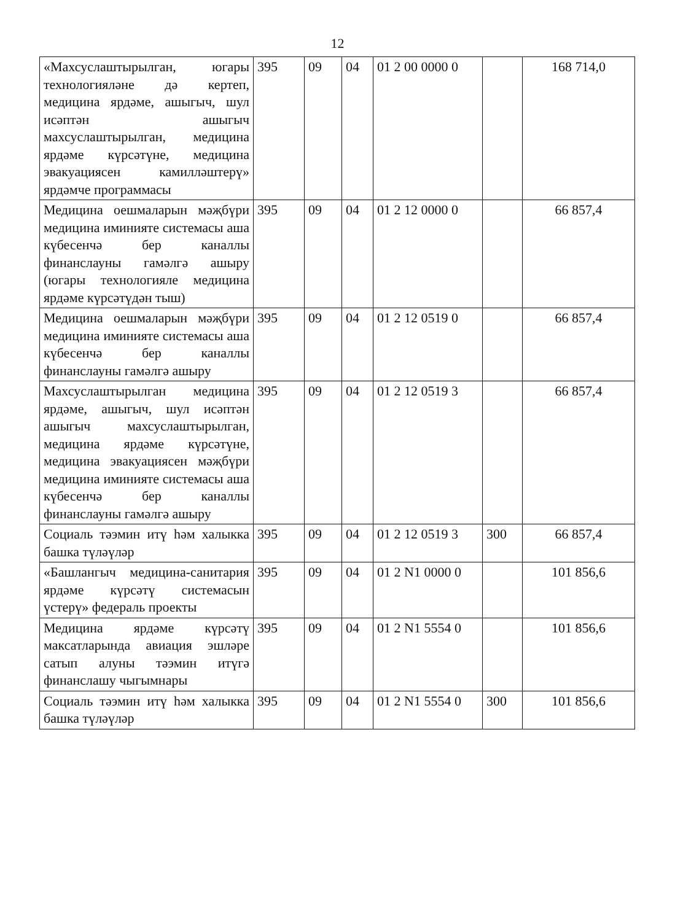12
| «Махсуслаштырылган, югары технологияләне дә кертеп, медицина ярдәме, ашыгыч, шул исәптән ашыгыч махсуслаштырылган, медицина ярдәме күрсәтүне, медицина эвакуациясен камилләштерү» ярдәмче программасы | 395 | 09 | 04 | 01 2 00 0000 0 | | 168 714,0 |
| Медицина оешмаларын мәҗбүри медицина иминияте системасы аша күбесенчә бер каналлы финанслауны гамәлгә ашыру (югары технологияле медицина ярдәме күрсәтүдән тыш) | 395 | 09 | 04 | 01 2 12 0000 0 | | 66 857,4 |
| Медицина оешмаларын мәҗбүри медицина иминияте системасы аша күбесенчә бер каналлы финанслауны гамәлгә ашыру | 395 | 09 | 04 | 01 2 12 0519 0 | | 66 857,4 |
| Махсуслаштырылган медицина ярдәме, ашыгыч, шул исәптән ашыгыч махсуслаштырылган, медицина ярдәме күрсәтүне, медицина эвакуациясен мәҗбүри медицина иминияте системасы аша күбесенчә бер каналлы финанслауны гамәлгә ашыру | 395 | 09 | 04 | 01 2 12 0519 3 | | 66 857,4 |
| Социаль тәэмин итү һәм халыкка башка түләүләр | 395 | 09 | 04 | 01 2 12 0519 3 | 300 | 66 857,4 |
| «Башлангыч медицина-санитария ярдәме күрсәтү системасын үстерү» федераль проекты | 395 | 09 | 04 | 01 2 N1 0000 0 | | 101 856,6 |
| Медицина ярдәме күрсәтү максатларында авиация эшләре сатып алуны тәэмин итүгә финанслашу чыгымнары | 395 | 09 | 04 | 01 2 N1 5554 0 | | 101 856,6 |
| Социаль тәэмин итү һәм халыкка башка түләүләр | 395 | 09 | 04 | 01 2 N1 5554 0 | 300 | 101 856,6 |